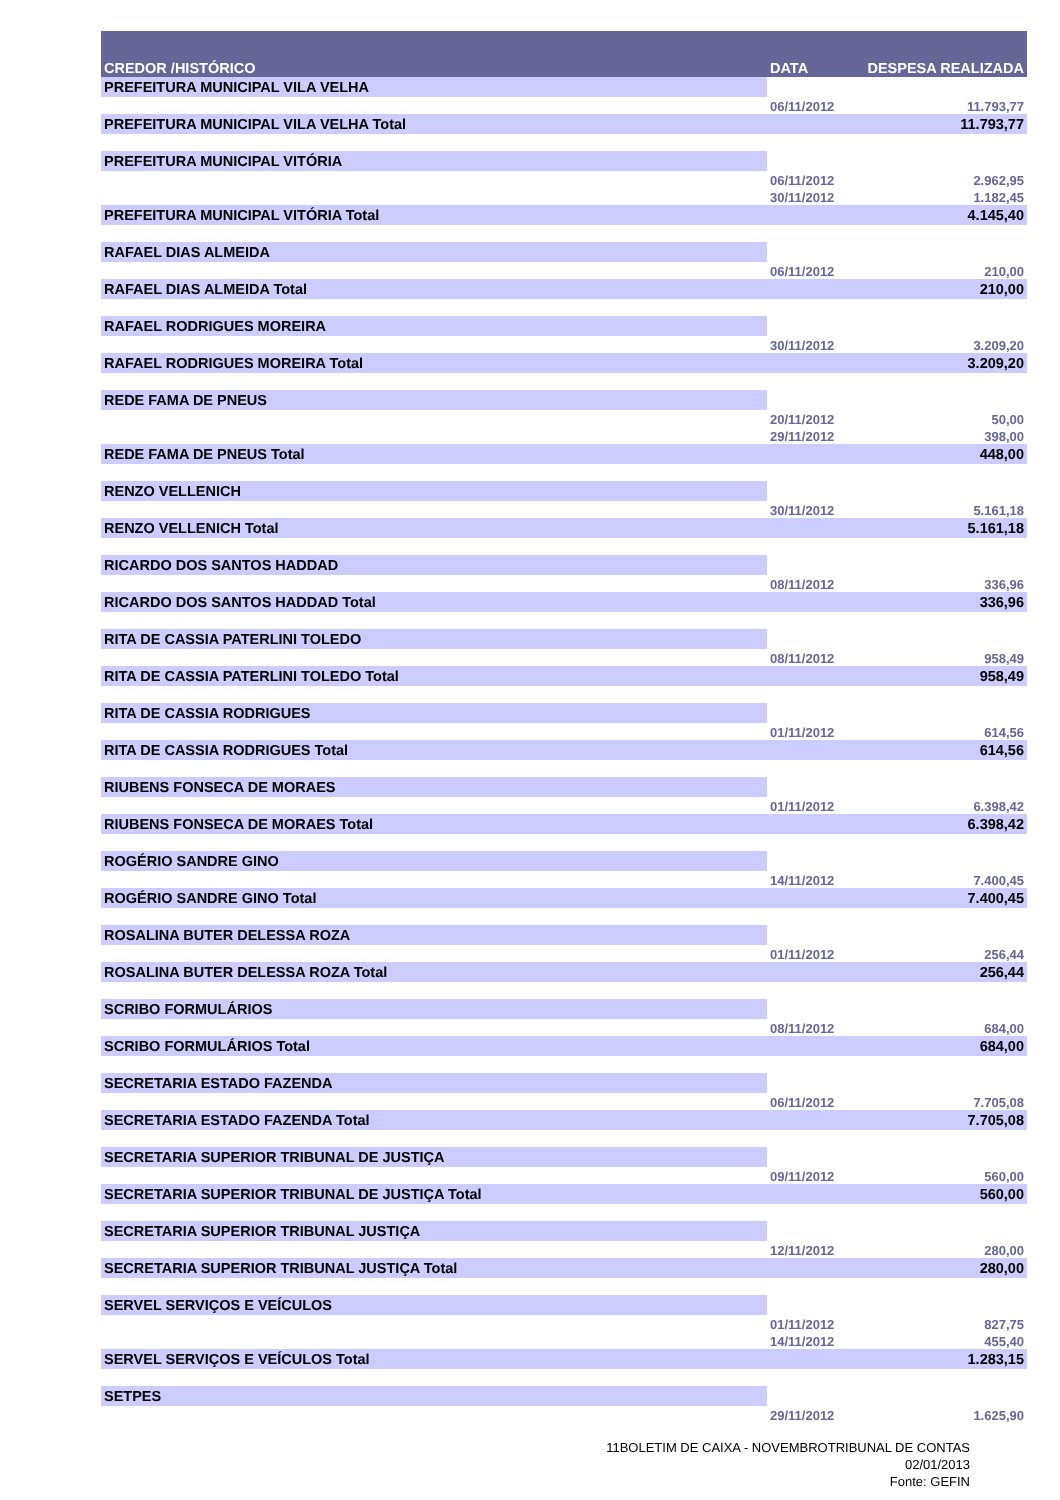| CREDOR /HISTÓRICO | DATA | DESPESA REALIZADA |
| --- | --- | --- |
| PREFEITURA MUNICIPAL VILA VELHA | | |
| | 06/11/2012 | 11.793,77 |
| PREFEITURA MUNICIPAL VILA VELHA Total | | 11.793,77 |
| PREFEITURA MUNICIPAL VITÓRIA | | |
| | 06/11/2012 | 2.962,95 |
| | 30/11/2012 | 1.182,45 |
| PREFEITURA MUNICIPAL VITÓRIA Total | | 4.145,40 |
| RAFAEL DIAS ALMEIDA | | |
| | 06/11/2012 | 210,00 |
| RAFAEL DIAS ALMEIDA Total | | 210,00 |
| RAFAEL RODRIGUES MOREIRA | | |
| | 30/11/2012 | 3.209,20 |
| RAFAEL RODRIGUES MOREIRA Total | | 3.209,20 |
| REDE FAMA DE PNEUS | | |
| | 20/11/2012 | 50,00 |
| | 29/11/2012 | 398,00 |
| REDE FAMA DE PNEUS Total | | 448,00 |
| RENZO VELLENICH | | |
| | 30/11/2012 | 5.161,18 |
| RENZO VELLENICH Total | | 5.161,18 |
| RICARDO DOS SANTOS HADDAD | | |
| | 08/11/2012 | 336,96 |
| RICARDO DOS SANTOS HADDAD Total | | 336,96 |
| RITA DE CASSIA PATERLINI TOLEDO | | |
| | 08/11/2012 | 958,49 |
| RITA DE CASSIA PATERLINI TOLEDO Total | | 958,49 |
| RITA DE CASSIA RODRIGUES | | |
| | 01/11/2012 | 614,56 |
| RITA DE CASSIA RODRIGUES Total | | 614,56 |
| RIUBENS FONSECA DE MORAES | | |
| | 01/11/2012 | 6.398,42 |
| RIUBENS FONSECA DE MORAES Total | | 6.398,42 |
| ROGÉRIO SANDRE GINO | | |
| | 14/11/2012 | 7.400,45 |
| ROGÉRIO SANDRE GINO Total | | 7.400,45 |
| ROSALINA BUTER DELESSA ROZA | | |
| | 01/11/2012 | 256,44 |
| ROSALINA BUTER DELESSA ROZA Total | | 256,44 |
| SCRIBO FORMULÁRIOS | | |
| | 08/11/2012 | 684,00 |
| SCRIBO FORMULÁRIOS Total | | 684,00 |
| SECRETARIA ESTADO FAZENDA | | |
| | 06/11/2012 | 7.705,08 |
| SECRETARIA ESTADO FAZENDA Total | | 7.705,08 |
| SECRETARIA SUPERIOR TRIBUNAL DE JUSTIÇA | | |
| | 09/11/2012 | 560,00 |
| SECRETARIA SUPERIOR TRIBUNAL DE JUSTIÇA Total | | 560,00 |
| SECRETARIA SUPERIOR TRIBUNAL JUSTIÇA | | |
| | 12/11/2012 | 280,00 |
| SECRETARIA SUPERIOR TRIBUNAL JUSTIÇA Total | | 280,00 |
| SERVEL SERVIÇOS E VEÍCULOS | | |
| | 01/11/2012 | 827,75 |
| | 14/11/2012 | 455,40 |
| SERVEL SERVIÇOS E VEÍCULOS Total | | 1.283,15 |
| SETPES | | |
| | 29/11/2012 | 1.625,90 |
11BOLETIM DE CAIXA - NOVEMBROTRIBUNAL DE CONTAS
02/01/2013
Fonte: GEFIN